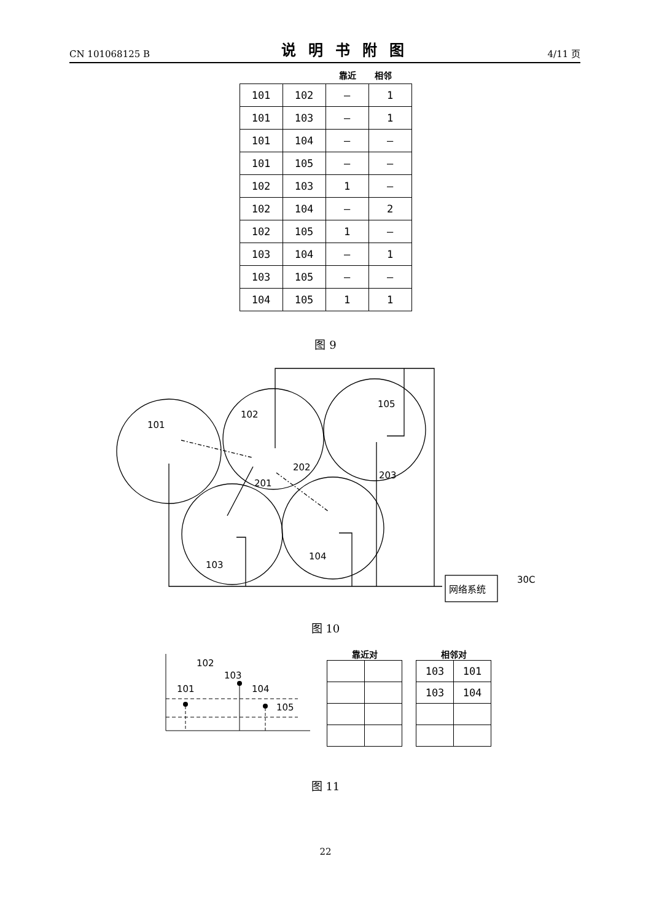CN 101068125 B 说明书附图 4/11 页
靠近 相邻
| 101 | 102 | – | 1 |
| 101 | 103 | – | 1 |
| 101 | 104 | – | – |
| 101 | 105 | – | – |
| 102 | 103 | 1 | – |
| 102 | 104 | – | 2 |
| 102 | 105 | 1 | – |
| 103 | 104 | – | 1 |
| 103 | 105 | – | – |
| 104 | 105 | 1 | 1 |
图 9
101
102
105
202
203
201
103
104
30C
网络系统
图 10
102
103
101
104
105
靠近对 相邻对
| 103 | 101 |
| 103 | 104 |
图 11
22